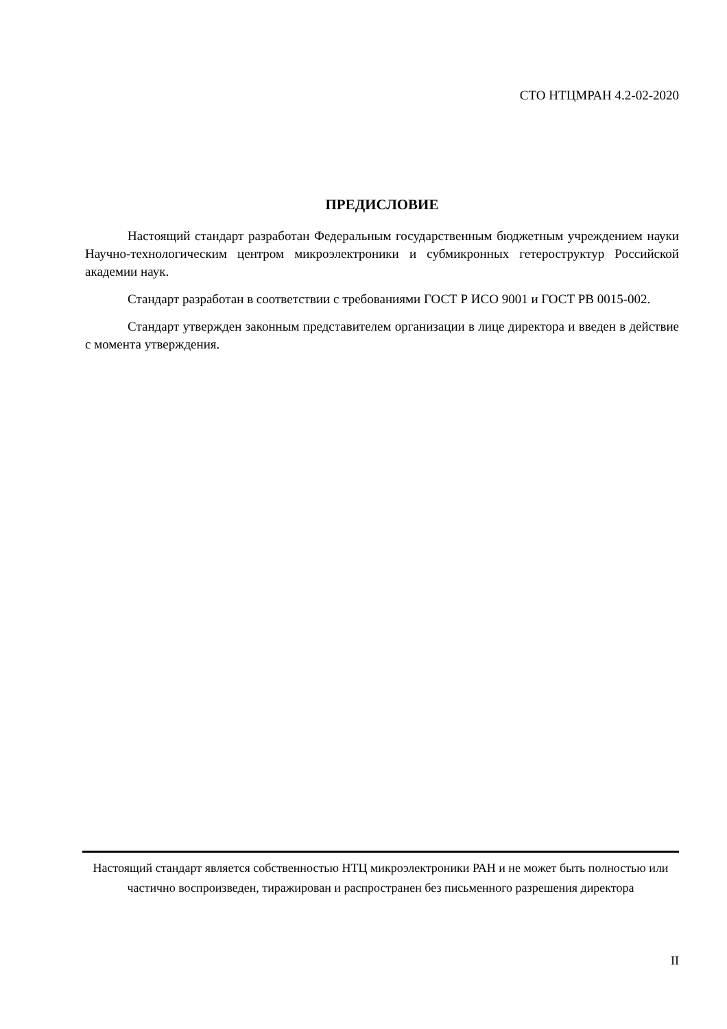СТО НТЦМРАН 4.2-02-2020
ПРЕДИСЛОВИЕ
Настоящий стандарт разработан Федеральным государственным бюджетным учреждением науки Научно-технологическим центром микроэлектроники и субмикронных гетероструктур Российской академии наук.
Стандарт разработан в соответствии с требованиями ГОСТ Р ИСО 9001 и ГОСТ РВ 0015-002.
Стандарт утвержден законным представителем организации в лице директора и введен в действие с момента утверждения.
Настоящий стандарт является собственностью НТЦ микроэлектроники РАН и не может быть полностью или частично воспроизведен, тиражирован и распространен без письменного разрешения директора
II